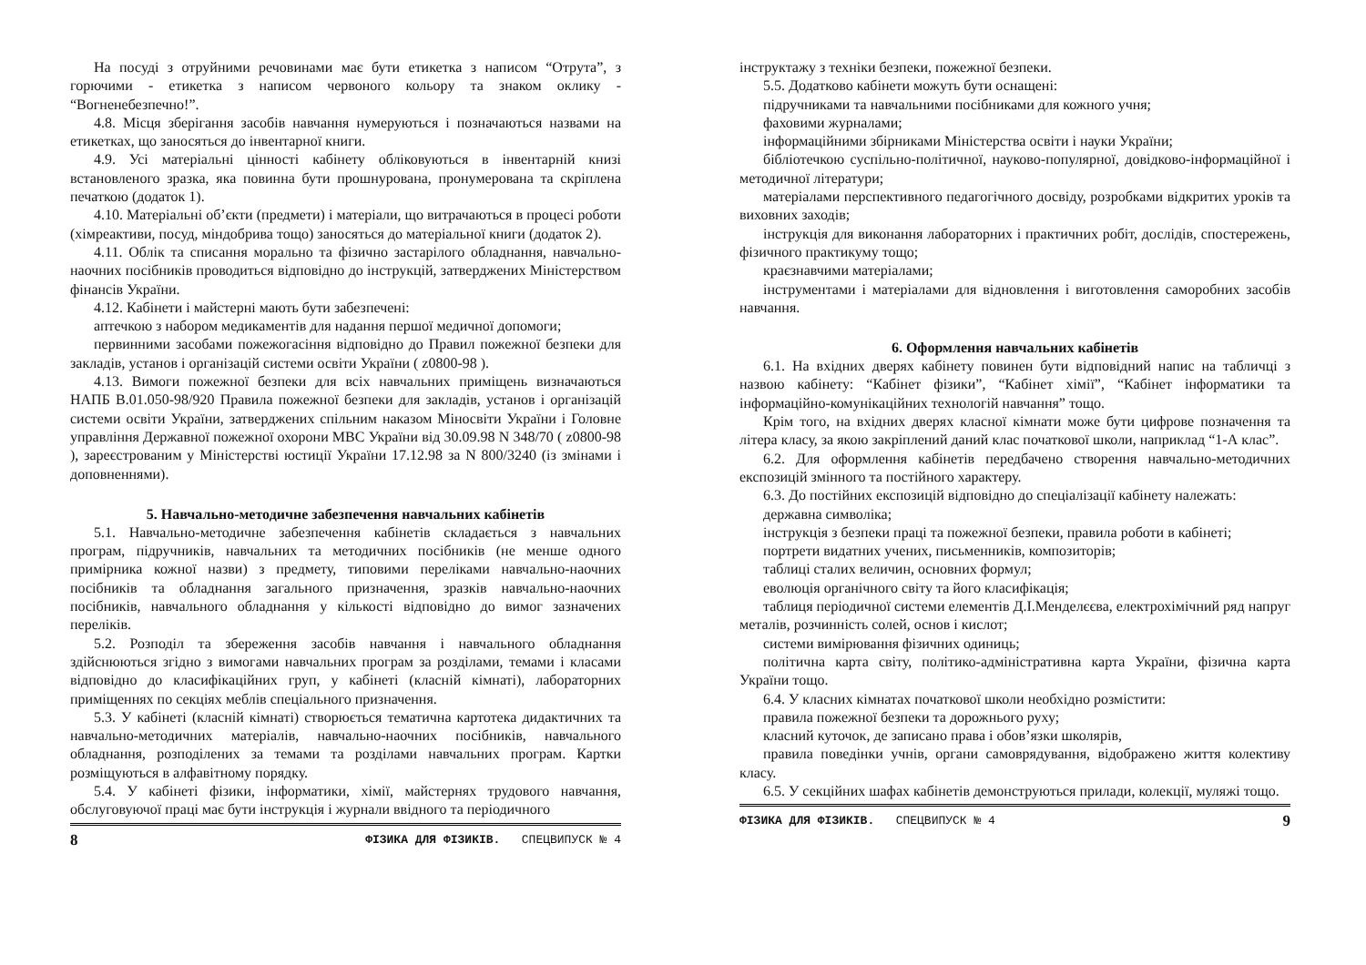На посуді з отруйними речовинами має бути етикетка з написом “Отрута”, з горючими - етикетка з написом червоного кольору та знаком оклику - “Вогненебезпечно!”.
4.8. Місця зберігання засобів навчання нумеруються і позначаються назвами на етикетках, що заносяться до інвентарної книги.
4.9. Усі матеріальні цінності кабінету обліковуються в інвентарній книзі встановленого зразка, яка повинна бути прошнурована, пронумерована та скріплена печаткою (додаток 1).
4.10. Матеріальні об’єкти (предмети) і матеріали, що витрачаються в процесі роботи (хімреактиви, посуд, міндобрива тощо) заносяться до матеріальної книги (додаток 2).
4.11. Облік та списання морально та фізично застарілого обладнання, навчально-наочних посібників проводиться відповідно до інструкцій, затверджених Міністерством фінансів України.
4.12. Кабінети і майстерні мають бути забезпечені:
аптечкою з набором медикаментів для надання першої медичної допомоги;
первинними засобами пожежогасіння відповідно до Правил пожежної безпеки для закладів, установ і організацій системи освіти України ( z0800-98 ).
4.13. Вимоги пожежної безпеки для всіх навчальних приміщень визначаються НАПБ В.01.050-98/920 Правила пожежної безпеки для закладів, установ і організацій системи освіти України, затверджених спільним наказом Міносвіти України і Головне управління Державної пожежної охорони МВС України від 30.09.98 N 348/70 ( z0800-98 ), зареєстрованим у Міністерстві юстиції України 17.12.98 за N 800/3240 (із змінами і доповненнями).
5. Навчально-методичне забезпечення навчальних кабінетів
5.1. Навчально-методичне забезпечення кабінетів складається з навчальних програм, підручників, навчальних та методичних посібників (не менше одного примірника кожної назви) з предмету, типовими переліками навчально-наочних посібників та обладнання загального призначення, зразків навчально-наочних посібників, навчального обладнання у кількості відповідно до вимог зазначених переліків.
5.2. Розподіл та збереження засобів навчання і навчального обладнання здійснюються згідно з вимогами навчальних програм за розділами, темами і класами відповідно до класифікаційних груп, у кабінеті (класній кімнаті), лабораторних приміщеннях по секціях меблів спеціального призначення.
5.3. У кабінеті (класній кімнаті) створюється тематична картотека дидактичних та навчально-методичних матеріалів, навчально-наочних посібників, навчального обладнання, розподілених за темами та розділами навчальних програм. Картки розміщуються в алфавітному порядку.
5.4. У кабінеті фізики, інформатики, хімії, майстернях трудового навчання, обслуговуючої праці має бути інструкція і журнали ввідного та періодичного
8 ФІЗИКА ДЛЯ ФІЗИКІВ. СПЕЦВИПУСК № 4
інструктажу з техніки безпеки, пожежної безпеки.
5.5. Додатково кабінети можуть бути оснащені:
підручниками та навчальними посібниками для кожного учня;
фаховими журналами;
інформаційними збірниками Міністерства освіти і науки України;
бібліотечкою суспільно-політичної, науково-популярної, довідково-інформаційної і методичної літератури;
матеріалами перспективного педагогічного досвіду, розробками відкритих уроків та виховних заходів;
інструкція для виконання лабораторних і практичних робіт, дослідів, спостережень, фізичного практикуму тощо;
краєзнавчими матеріалами;
інструментами і матеріалами для відновлення і виготовлення саморобних засобів навчання.
6. Оформлення навчальних кабінетів
6.1. На вхідних дверях кабінету повинен бути відповідний напис на табличці з назвою кабінету: “Кабінет фізики”, “Кабінет хімії”, “Кабінет інформатики та інформаційно-комунікаційних технологій навчання” тощо.
Крім того, на вхідних дверях класної кімнати може бути цифрове позначення та літера класу, за якою закріплений даний клас початкової школи, наприклад “1-А клас”.
6.2. Для оформлення кабінетів передбачено створення навчально-методичних експозицій змінного та постійного характеру.
6.3. До постійних експозицій відповідно до спеціалізації кабінету належать:
державна символіка;
інструкція з безпеки праці та пожежної безпеки, правила роботи в кабінеті;
портрети видатних учених, письменників, композиторів;
таблиці сталих величин, основних формул;
еволюція органічного світу та його класифікація;
таблиця періодичної системи елементів Д.І.Менделєєва, електрохімічний ряд напруг металів, розчинність солей, основ і кислот;
системи вимірювання фізичних одиниць;
політична карта світу, політико-адміністративна карта України, фізична карта України тощо.
6.4. У класних кімнатах початкової школи необхідно розмістити:
правила пожежної безпеки та дорожнього руху;
класний куточок, де записано права і обов’язки школярів,
правила поведінки учнів, органи самоврядування, відображено життя колективу класу.
6.5. У секційних шафах кабінетів демонструються прилади, колекції, муляжі тощо.
ФІЗИКА ДЛЯ ФІЗИКІВ. СПЕЦВИПУСК № 4 9